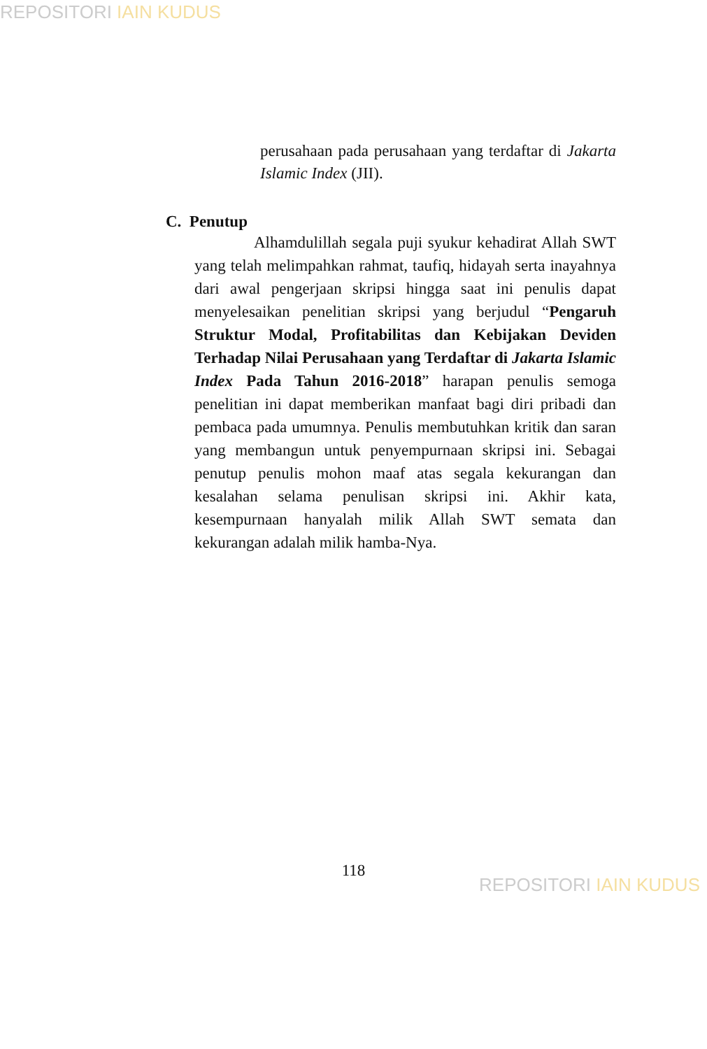REPOSITORI IAIN KUDUS
perusahaan pada perusahaan yang terdaftar di Jakarta Islamic Index (JII).
C. Penutup
Alhamdulillah segala puji syukur kehadirat Allah SWT yang telah melimpahkan rahmat, taufiq, hidayah serta inayahnya dari awal pengerjaan skripsi hingga saat ini penulis dapat menyelesaikan penelitian skripsi yang berjudul “Pengaruh Struktur Modal, Profitabilitas dan Kebijakan Deviden Terhadap Nilai Perusahaan yang Terdaftar di Jakarta Islamic Index Pada Tahun 2016-2018” harapan penulis semoga penelitian ini dapat memberikan manfaat bagi diri pribadi dan pembaca pada umumnya. Penulis membutuhkan kritik dan saran yang membangun untuk penyempurnaan skripsi ini. Sebagai penutup penulis mohon maaf atas segala kekurangan dan kesalahan selama penulisan skripsi ini. Akhir kata, kesempurnaan hanyalah milik Allah SWT semata dan kekurangan adalah milik hamba-Nya.
118
REPOSITORI IAIN KUDUS